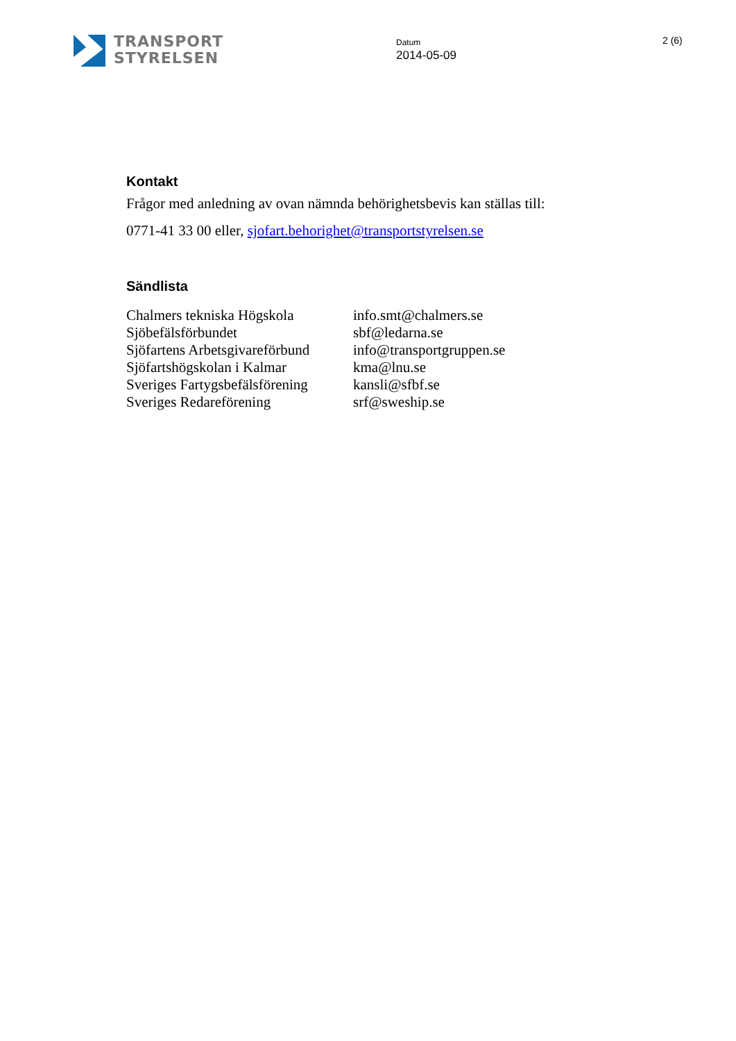TRANSPORT
STYRELSEN
Datum
2014-05-09
2 (6)
Kontakt
Frågor med anledning av ovan nämnda behörighetsbevis kan ställas till:
0771-41 33 00 eller, sjofart.behorighet@transportstyrelsen.se
Sändlista
| Chalmers tekniska Högskola | info.smt@chalmers.se |
| Sjöbefälsförbundet | sbf@ledarna.se |
| Sjöfartens Arbetsgivareförbund | info@transportgruppen.se |
| Sjöfartshögskolan i Kalmar | kma@lnu.se |
| Sveriges Fartygsbefälsförening | kansli@sfbf.se |
| Sveriges Redareförening | srf@sweship.se |